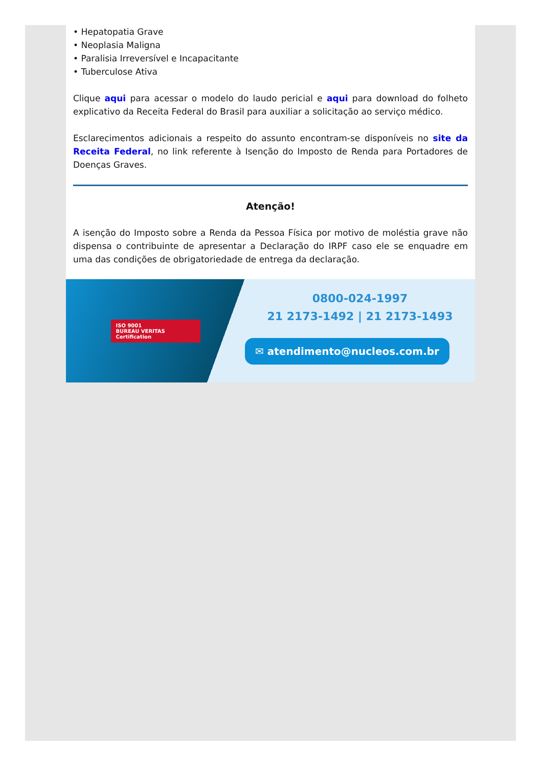• Hepatopatia Grave
• Neoplasia Maligna
• Paralisia Irreversível e Incapacitante
• Tuberculose Ativa
Clique aqui para acessar o modelo do laudo pericial e aqui para download do folheto explicativo da Receita Federal do Brasil para auxiliar a solicitação ao serviço médico.
Esclarecimentos adicionais a respeito do assunto encontram-se disponíveis no site da Receita Federal, no link referente à Isenção do Imposto de Renda para Portadores de Doenças Graves.
Atenção!
A isenção do Imposto sobre a Renda da Pessoa Física por motivo de moléstia grave não dispensa o contribuinte de apresentar a Declaração do IRPF caso ele se enquadre em uma das condições de obrigatoriedade de entrega da declaração.
ISO 9001
BUREAU VERITAS
Certification
0800-024-1997
21 2173-1492 | 21 2173-1493
✉ atendimento@nucleos.com.br